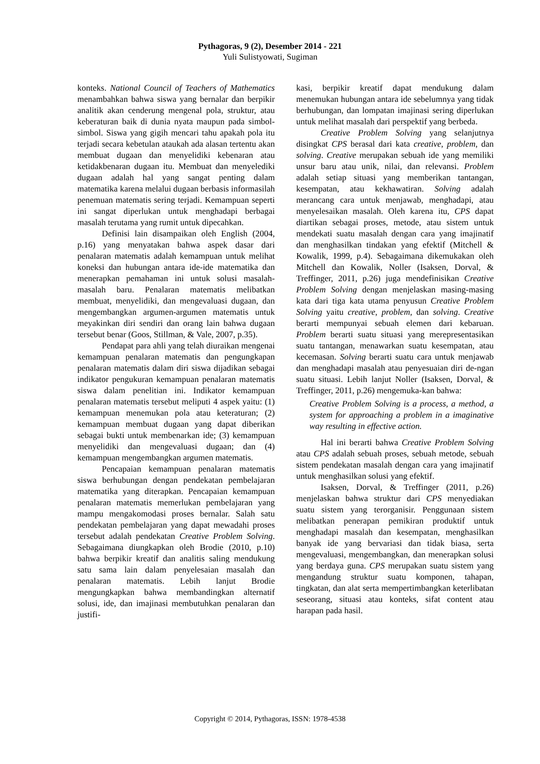Pythagoras, 9 (2), Desember 2014 - 221
Yuli Sulistyowati, Sugiman
konteks. National Council of Teachers of Mathematics menambahkan bahwa siswa yang bernalar dan berpikir analitik akan cenderung mengenal pola, struktur, atau keberaturan baik di dunia nyata maupun pada simbol-simbol. Siswa yang gigih mencari tahu apakah pola itu terjadi secara kebetulan ataukah ada alasan tertentu akan membuat dugaan dan menyelidiki kebenaran atau ketidakbenaran dugaan itu. Membuat dan menyelediki dugaan adalah hal yang sangat penting dalam matematika karena melalui dugaan berbasis informasilah penemuan matematis sering terjadi. Kemampuan seperti ini sangat diperlukan untuk menghadapi berbagai masalah terutama yang rumit untuk dipecahkan.
Definisi lain disampaikan oleh English (2004, p.16) yang menyatakan bahwa aspek dasar dari penalaran matematis adalah kemampuan untuk melihat koneksi dan hubungan antara ide-ide matematika dan menerapkan pemahaman ini untuk solusi masalah-masalah baru. Penalaran matematis melibatkan membuat, menyelidiki, dan mengevaluasi dugaan, dan mengembangkan argumen-argumen matematis untuk meyakinkan diri sendiri dan orang lain bahwa dugaan tersebut benar (Goos, Stillman, & Vale, 2007, p.35).
Pendapat para ahli yang telah diuraikan mengenai kemampuan penalaran matematis dan pengungkapan penalaran matematis dalam diri siswa dijadikan sebagai indikator pengukuran kemampuan penalaran matematis siswa dalam penelitian ini. Indikator kemampuan penalaran matematis tersebut meliputi 4 aspek yaitu: (1) kemampuan menemukan pola atau keteraturan; (2) kemampuan membuat dugaan yang dapat diberikan sebagai bukti untuk membenarkan ide; (3) kemampuan menyelidiki dan mengevaluasi dugaan; dan (4) kemampuan mengembangkan argumen matematis.
Pencapaian kemampuan penalaran matematis siswa berhubungan dengan pendekatan pembelajaran matematika yang diterapkan. Pencapaian kemampuan penalaran matematis memerlukan pembelajaran yang mampu mengakomodasi proses bernalar. Salah satu pendekatan pembelajaran yang dapat mewadahi proses tersebut adalah pendekatan Creative Problem Solving. Sebagaimana diungkapkan oleh Brodie (2010, p.10) bahwa berpikir kreatif dan analitis saling mendukung satu sama lain dalam penyelesaian masalah dan penalaran matematis. Lebih lanjut Brodie mengungkapkan bahwa membandingkan alternatif solusi, ide, dan imajinasi membutuhkan penalaran dan justifi-
kasi, berpikir kreatif dapat mendukung dalam menemukan hubungan antara ide sebelumnya yang tidak berhubungan, dan lompatan imajinasi sering diperlukan untuk melihat masalah dari perspektif yang berbeda.
Creative Problem Solving yang selanjutnya disingkat CPS berasal dari kata creative, problem, dan solving. Creative merupakan sebuah ide yang memiliki unsur baru atau unik, nilai, dan relevansi. Problem adalah setiap situasi yang memberikan tantangan, kesempatan, atau kekhawatiran. Solving adalah merancang cara untuk menjawab, menghadapi, atau menyelesaikan masalah. Oleh karena itu, CPS dapat diartikan sebagai proses, metode, atau sistem untuk mendekati suatu masalah dengan cara yang imajinatif dan menghasilkan tindakan yang efektif (Mitchell & Kowalik, 1999, p.4). Sebagaimana dikemukakan oleh Mitchell dan Kowalik, Noller (Isaksen, Dorval, & Treffinger, 2011, p.26) juga mendefinisikan Creative Problem Solving dengan menjelaskan masing-masing kata dari tiga kata utama penyusun Creative Problem Solving yaitu creative, problem, dan solving. Creative berarti mempunyai sebuah elemen dari kebaruan. Problem berarti suatu situasi yang merepresentasikan suatu tantangan, menawarkan suatu kesempatan, atau kecemasan. Solving berarti suatu cara untuk menjawab dan menghadapi masalah atau penyesuaian diri de-ngan suatu situasi. Lebih lanjut Noller (Isaksen, Dorval, & Treffinger, 2011, p.26) mengemuka-kan bahwa:
Creative Problem Solving is a process, a method, a system for approaching a problem in a imaginative way resulting in effective action.
Hal ini berarti bahwa Creative Problem Solving atau CPS adalah sebuah proses, sebuah metode, sebuah sistem pendekatan masalah dengan cara yang imajinatif untuk menghasilkan solusi yang efektif.
Isaksen, Dorval, & Treffinger (2011, p.26) menjelaskan bahwa struktur dari CPS menyediakan suatu sistem yang terorganisir. Penggunaan sistem melibatkan penerapan pemikiran produktif untuk menghadapi masalah dan kesempatan, menghasilkan banyak ide yang bervariasi dan tidak biasa, serta mengevaluasi, mengembangkan, dan menerapkan solusi yang berdaya guna. CPS merupakan suatu sistem yang mengandung struktur suatu komponen, tahapan, tingkatan, dan alat serta mempertimbangkan keterlibatan seseorang, situasi atau konteks, sifat content atau harapan pada hasil.
Copyright © 2014, Pythagoras, ISSN: 1978-4538